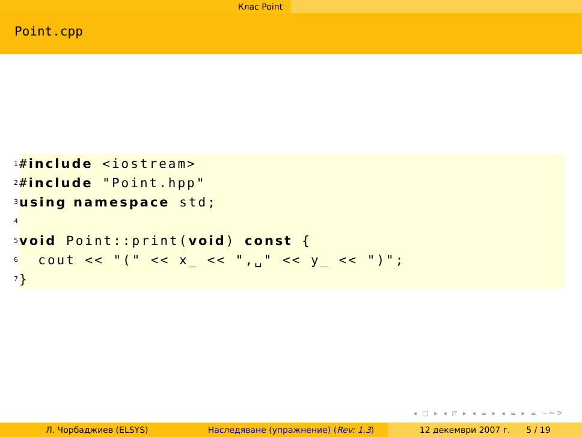Клас Point
Point.cpp
1 #include <iostream>
2 #include "Point.hpp"
3 using namespace std;
4
5 void Point::print(void) const {
6 cout << "(" << x_ << ",␣" << y_ << ")";
7 }
◂ □ ▸ ◂ ◸ ▸ ◂ ≡ ▸ ◂ ≡ ▸ ≡ ∽∾⟳
Л. Чорбаджиев (ELSYS) Наследяване (упражнение) (Rev: 1.3)
12 декември 2007 г. 5 / 19